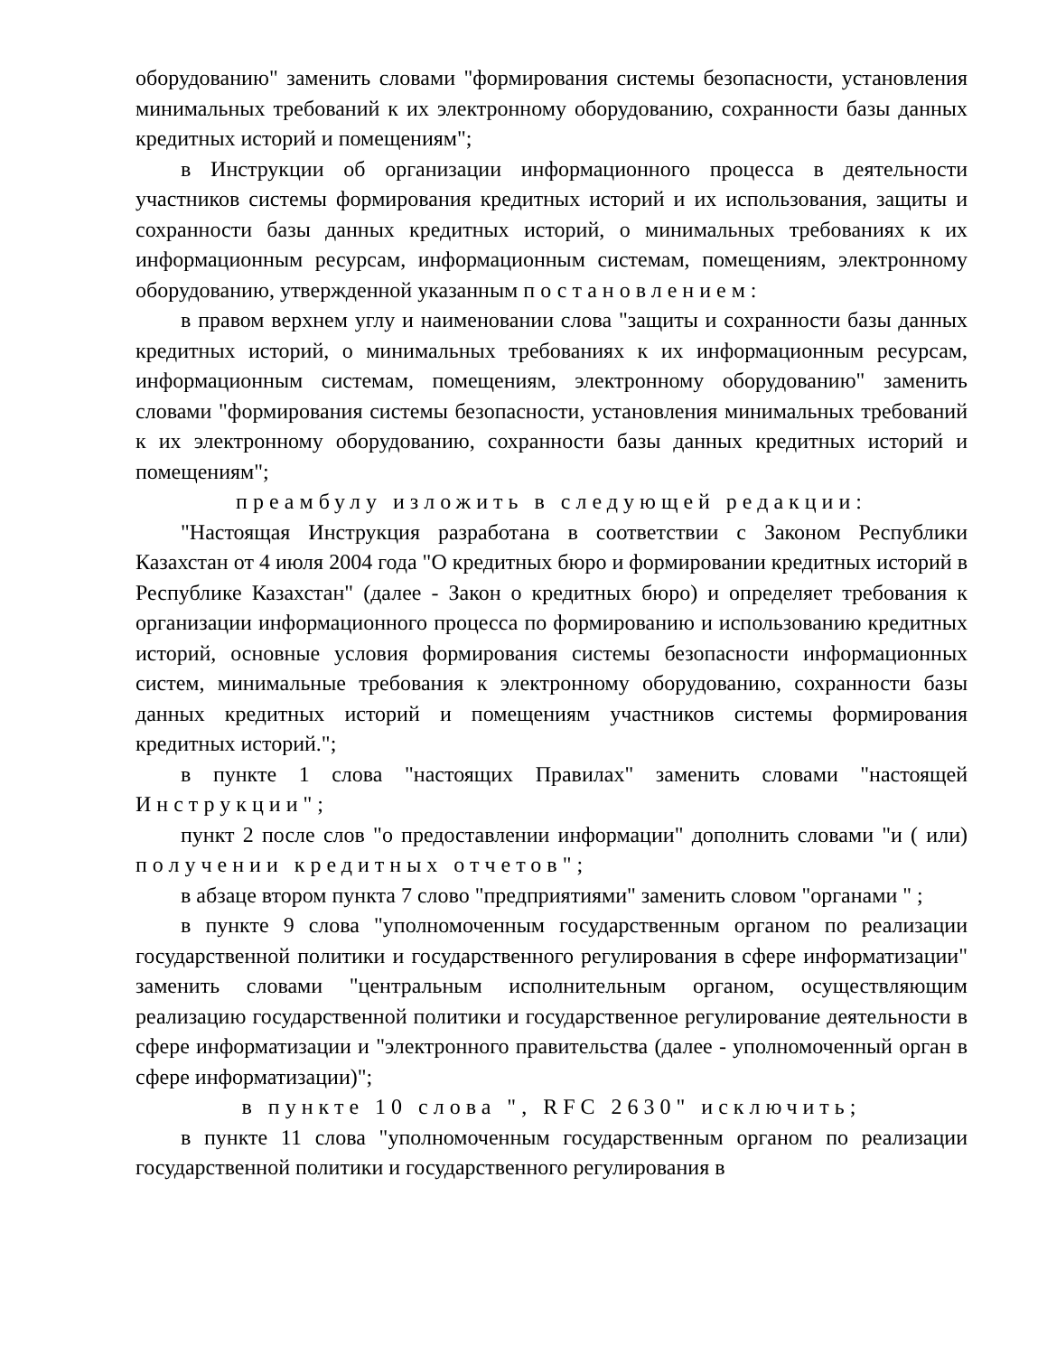оборудованию" заменить словами "формирования системы безопасности, установления минимальных требований к их электронному оборудованию, сохранности базы данных кредитных историй и помещениям";
в Инструкции об организации информационного процесса в деятельности участников системы формирования кредитных историй и их использования, защиты и сохранности базы данных кредитных историй, о минимальных требованиях к их информационным ресурсам, информационным системам, помещениям, электронному оборудованию, утвержденной указанным постановлением:
в правом верхнем углу и наименовании слова "защиты и сохранности базы данных кредитных историй, о минимальных требованиях к их информационным ресурсам, информационным системам, помещениям, электронному оборудованию" заменить словами "формирования системы безопасности, установления минимальных требований к их электронному оборудованию, сохранности базы данных кредитных историй и помещениям";
преамбулу изложить в следующей редакции:
"Настоящая Инструкция разработана в соответствии с Законом Республики Казахстан от 4 июля 2004 года "О кредитных бюро и формировании кредитных историй в Республике Казахстан" (далее - Закон о кредитных бюро) и определяет требования к организации информационного процесса по формированию и использованию кредитных историй, основные условия формирования системы безопасности информационных систем, минимальные требования к электронному оборудованию, сохранности базы данных кредитных историй и помещениям участников системы формирования кредитных историй.";
в пункте 1 слова "настоящих Правилах" заменить словами "настоящей Инструкции";
пункт 2 после слов "о предоставлении информации" дополнить словами "и ( или) получении кредитных отчетов";
в абзаце втором пункта 7 слово "предприятиями" заменить словом "органами " ;
в пункте 9 слова "уполномоченным государственным органом по реализации государственной политики и государственного регулирования в сфере информатизации" заменить словами "центральным исполнительным органом, осуществляющим реализацию государственной политики и государственное регулирование деятельности в сфере информатизации и "электронного правительства (далее - уполномоченный орган в сфере информатизации)";
в пункте 10 слова ", RFC 2630" исключить;
в пункте 11 слова "уполномоченным государственным органом по реализации государственной политики и государственного регулирования в